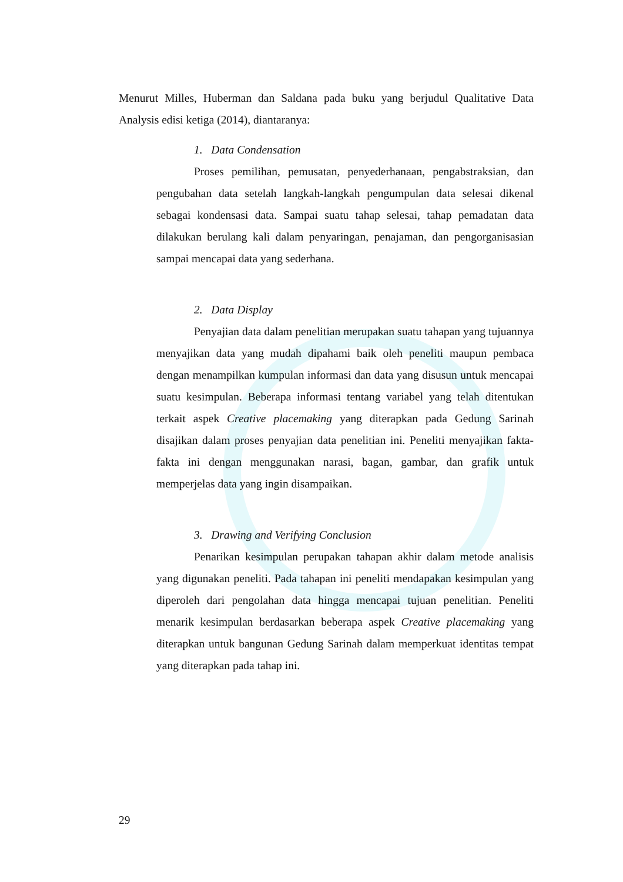Menurut Milles, Huberman dan Saldana pada buku yang berjudul Qualitative Data Analysis edisi ketiga (2014), diantaranya:
1. Data Condensation
Proses pemilihan, pemusatan, penyederhanaan, pengabstraksian, dan pengubahan data setelah langkah-langkah pengumpulan data selesai dikenal sebagai kondensasi data. Sampai suatu tahap selesai, tahap pemadatan data dilakukan berulang kali dalam penyaringan, penajaman, dan pengorganisasian sampai mencapai data yang sederhana.
2. Data Display
Penyajian data dalam penelitian merupakan suatu tahapan yang tujuannya menyajikan data yang mudah dipahami baik oleh peneliti maupun pembaca dengan menampilkan kumpulan informasi dan data yang disusun untuk mencapai suatu kesimpulan. Beberapa informasi tentang variabel yang telah ditentukan terkait aspek Creative placemaking yang diterapkan pada Gedung Sarinah disajikan dalam proses penyajian data penelitian ini. Peneliti menyajikan fakta-fakta ini dengan menggunakan narasi, bagan, gambar, dan grafik untuk memperjelas data yang ingin disampaikan.
3. Drawing and Verifying Conclusion
Penarikan kesimpulan perupakan tahapan akhir dalam metode analisis yang digunakan peneliti. Pada tahapan ini peneliti mendapakan kesimpulan yang diperoleh dari pengolahan data hingga mencapai tujuan penelitian. Peneliti menarik kesimpulan berdasarkan beberapa aspek Creative placemaking yang diterapkan untuk bangunan Gedung Sarinah dalam memperkuat identitas tempat yang diterapkan pada tahap ini.
29